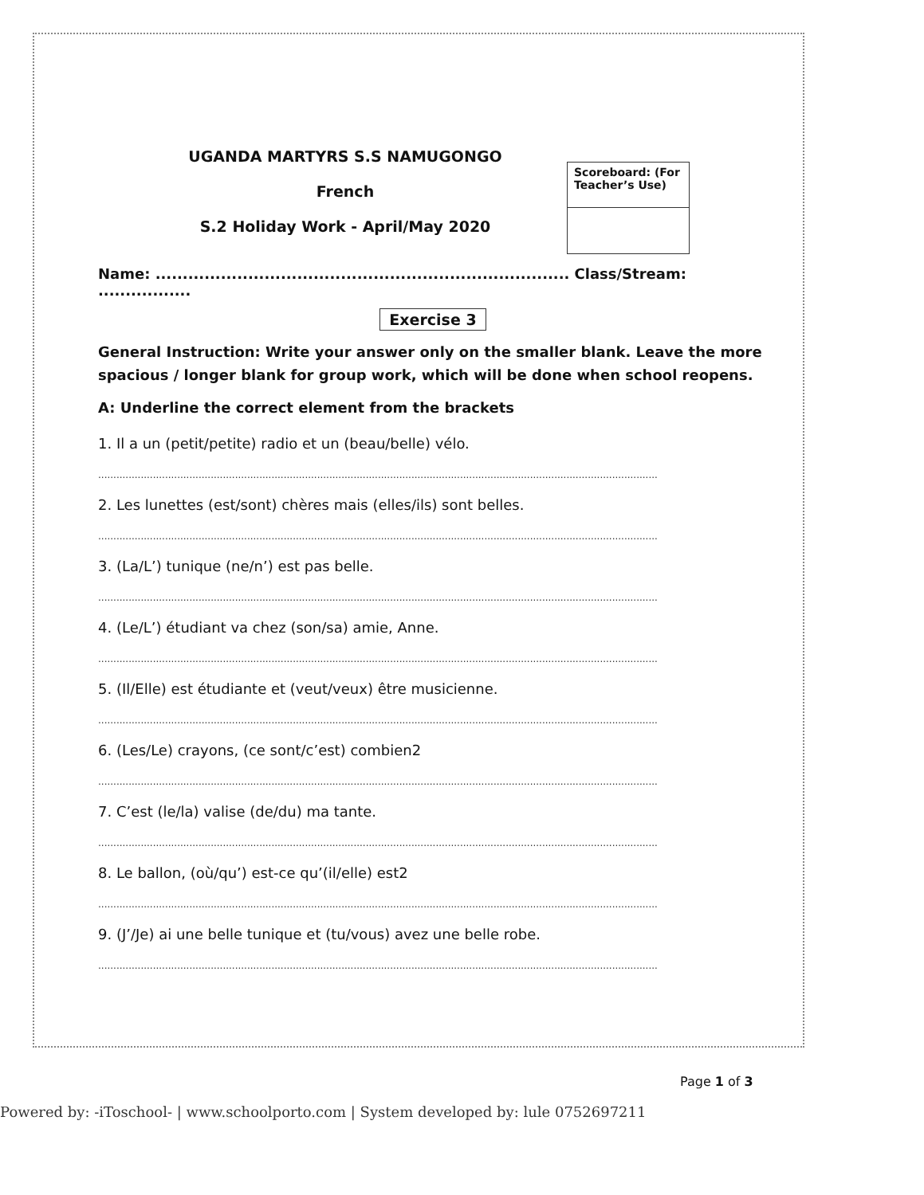UGANDA MARTYRS S.S NAMUGONGO
French
S.2 Holiday Work - April/May 2020
Scoreboard: (For Teacher’s Use)
Name: ............................................................................ Class/Stream: .................
Exercise 3
General Instruction: Write your answer only on the smaller blank. Leave the more spacious / longer blank for group work, which will be done when school reopens.
A: Underline the correct element from the brackets
1. Il a un (petit/petite) radio et un (beau/belle) vélo.
........................................................................................................................................................................................
2. Les lunettes (est/sont) chères mais (elles/ils) sont belles.
........................................................................................................................................................................................
3. (La/L’) tunique (ne/n’) est pas belle.
........................................................................................................................................................................................
4. (Le/L’) étudiant va chez (son/sa) amie, Anne.
........................................................................................................................................................................................
5. (Il/Elle) est étudiante et (veut/veux) être musicienne.
........................................................................................................................................................................................
6. (Les/Le) crayons, (ce sont/c’est) combien2
........................................................................................................................................................................................
7. C’est (le/la) valise (de/du) ma tante.
........................................................................................................................................................................................
8. Le ballon, (où/qu’) est-ce qu’(il/elle) est2
........................................................................................................................................................................................
9. (J’/Je) ai une belle tunique et (tu/vous) avez une belle robe.
........................................................................................................................................................................................
Page 1 of 3
Powered by: -iToschool- | www.schoolporto.com | System developed by: lule 0752697211